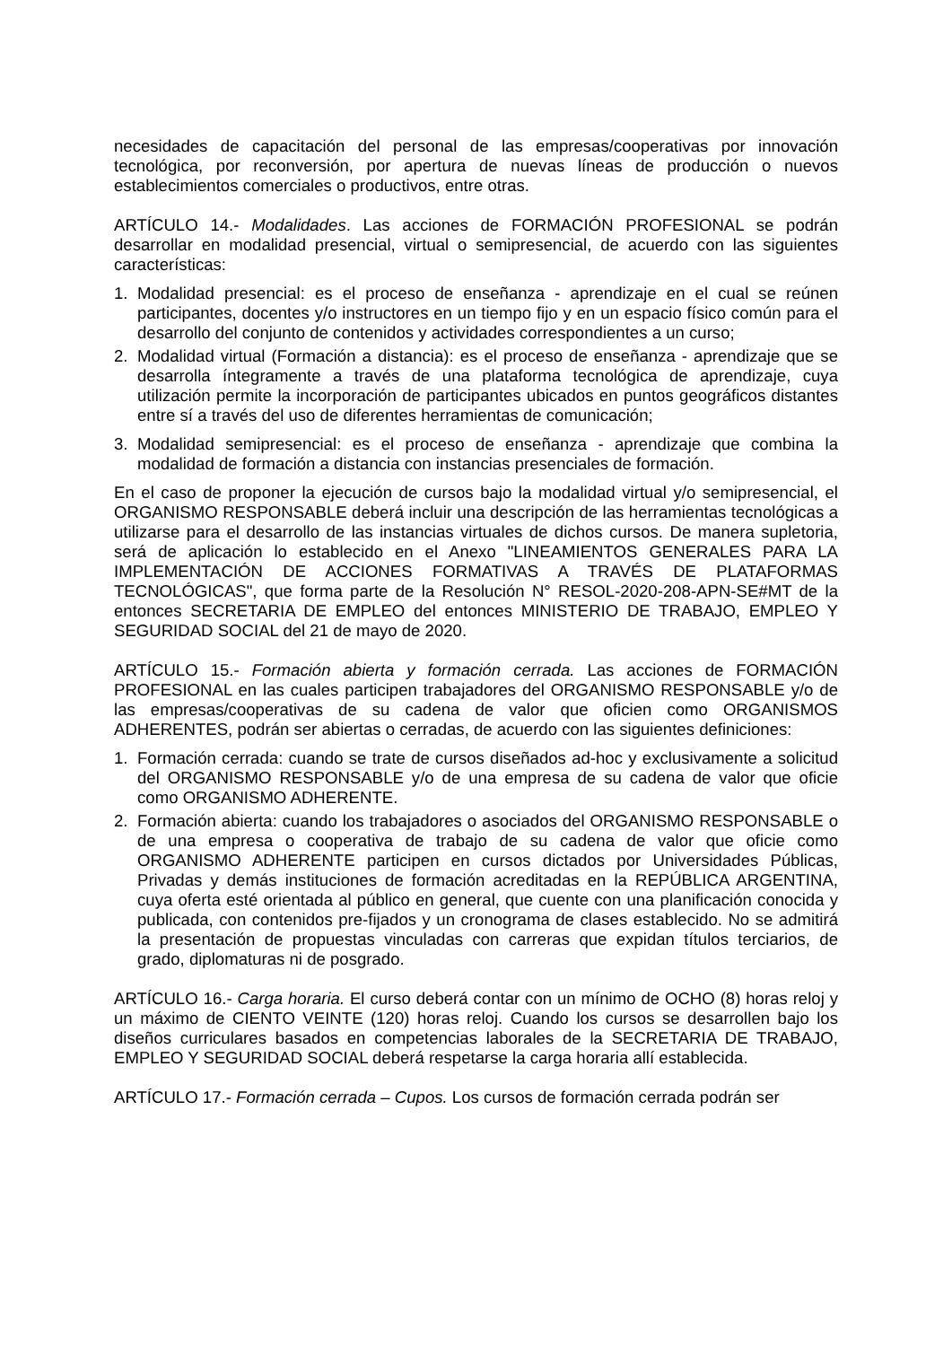necesidades de capacitación del personal de las empresas/cooperativas por innovación tecnológica, por reconversión, por apertura de nuevas líneas de producción o nuevos establecimientos comerciales o productivos, entre otras.
ARTÍCULO 14.- Modalidades. Las acciones de FORMACIÓN PROFESIONAL se podrán desarrollar en modalidad presencial, virtual o semipresencial, de acuerdo con las siguientes características:
1. Modalidad presencial: es el proceso de enseñanza - aprendizaje en el cual se reúnen participantes, docentes y/o instructores en un tiempo fijo y en un espacio físico común para el desarrollo del conjunto de contenidos y actividades correspondientes a un curso;
2. Modalidad virtual (Formación a distancia): es el proceso de enseñanza - aprendizaje que se desarrolla íntegramente a través de una plataforma tecnológica de aprendizaje, cuya utilización permite la incorporación de participantes ubicados en puntos geográficos distantes entre sí a través del uso de diferentes herramientas de comunicación;
3. Modalidad semipresencial: es el proceso de enseñanza - aprendizaje que combina la modalidad de formación a distancia con instancias presenciales de formación.
En el caso de proponer la ejecución de cursos bajo la modalidad virtual y/o semipresencial, el ORGANISMO RESPONSABLE deberá incluir una descripción de las herramientas tecnológicas a utilizarse para el desarrollo de las instancias virtuales de dichos cursos. De manera supletoria, será de aplicación lo establecido en el Anexo "LINEAMIENTOS GENERALES PARA LA IMPLEMENTACIÓN DE ACCIONES FORMATIVAS A TRAVÉS DE PLATAFORMAS TECNOLÓGICAS", que forma parte de la Resolución N° RESOL-2020-208-APN-SE#MT de la entonces SECRETARIA DE EMPLEO del entonces MINISTERIO DE TRABAJO, EMPLEO Y SEGURIDAD SOCIAL del 21 de mayo de 2020.
ARTÍCULO 15.- Formación abierta y formación cerrada. Las acciones de FORMACIÓN PROFESIONAL en las cuales participen trabajadores del ORGANISMO RESPONSABLE y/o de las empresas/cooperativas de su cadena de valor que oficien como ORGANISMOS ADHERENTES, podrán ser abiertas o cerradas, de acuerdo con las siguientes definiciones:
1. Formación cerrada: cuando se trate de cursos diseñados ad-hoc y exclusivamente a solicitud del ORGANISMO RESPONSABLE y/o de una empresa de su cadena de valor que oficie como ORGANISMO ADHERENTE.
2. Formación abierta: cuando los trabajadores o asociados del ORGANISMO RESPONSABLE o de una empresa o cooperativa de trabajo de su cadena de valor que oficie como ORGANISMO ADHERENTE participen en cursos dictados por Universidades Públicas, Privadas y demás instituciones de formación acreditadas en la REPÚBLICA ARGENTINA, cuya oferta esté orientada al público en general, que cuente con una planificación conocida y publicada, con contenidos pre-fijados y un cronograma de clases establecido. No se admitirá la presentación de propuestas vinculadas con carreras que expidan títulos terciarios, de grado, diplomaturas ni de posgrado.
ARTÍCULO 16.- Carga horaria. El curso deberá contar con un mínimo de OCHO (8) horas reloj y un máximo de CIENTO VEINTE (120) horas reloj. Cuando los cursos se desarrollen bajo los diseños curriculares basados en competencias laborales de la SECRETARIA DE TRABAJO, EMPLEO Y SEGURIDAD SOCIAL deberá respetarse la carga horaria allí establecida.
ARTÍCULO 17.- Formación cerrada – Cupos. Los cursos de formación cerrada podrán ser